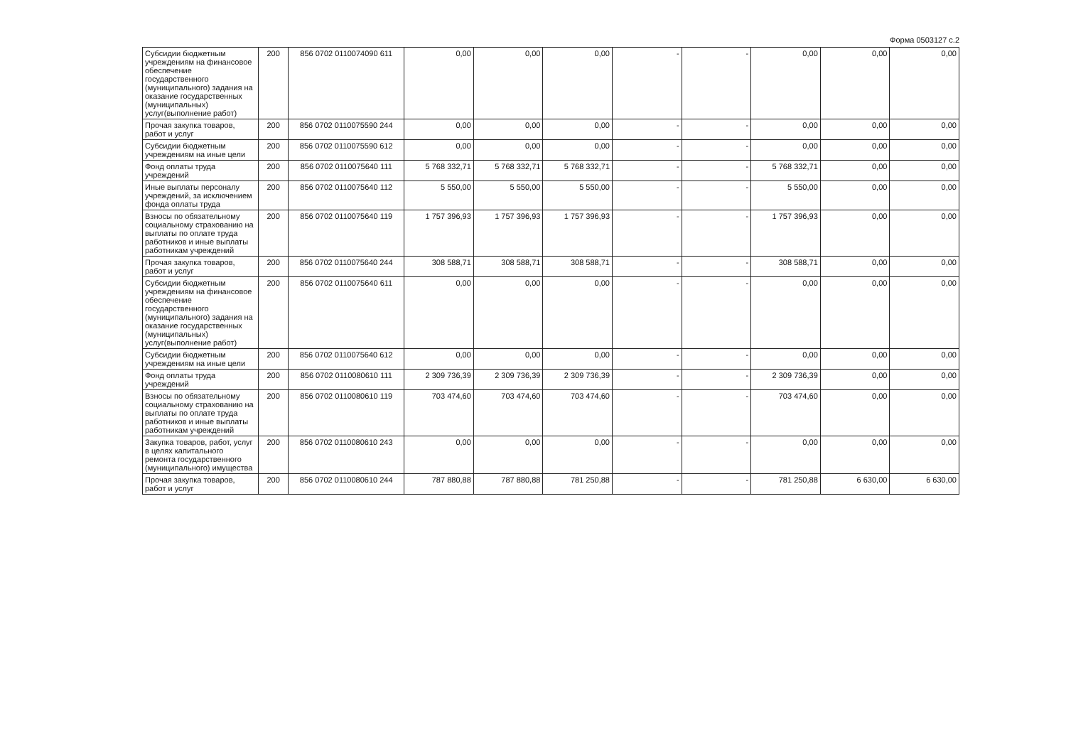Форма 0503127 с.2
| Субсидии бюджетным учреждениям на финансовое обеспечение государственного (муниципального) задания на оказание государственных (муниципальных) услуг(выполнение работ) | 200 | 856 0702 0110074090 611 | 0,00 | 0,00 | 0,00 | - | - | 0,00 | 0,00 | 0,00 |
| Прочая закупка товаров, работ и услуг | 200 | 856 0702 0110075590 244 | 0,00 | 0,00 | 0,00 | - | - | 0,00 | 0,00 | 0,00 |
| Субсидии бюджетным учреждениям на иные цели | 200 | 856 0702 0110075590 612 | 0,00 | 0,00 | 0,00 | - | - | 0,00 | 0,00 | 0,00 |
| Фонд оплаты труда учреждений | 200 | 856 0702 0110075640 111 | 5 768 332,71 | 5 768 332,71 | 5 768 332,71 | - | - | 5 768 332,71 | 0,00 | 0,00 |
| Иные выплаты персоналу учреждений, за исключением фонда оплаты труда | 200 | 856 0702 0110075640 112 | 5 550,00 | 5 550,00 | 5 550,00 | - | - | 5 550,00 | 0,00 | 0,00 |
| Взносы по обязательному социальному страхованию на выплаты по оплате труда работников и иные выплаты работникам учреждений | 200 | 856 0702 0110075640 119 | 1 757 396,93 | 1 757 396,93 | 1 757 396,93 | - | - | 1 757 396,93 | 0,00 | 0,00 |
| Прочая закупка товаров, работ и услуг | 200 | 856 0702 0110075640 244 | 308 588,71 | 308 588,71 | 308 588,71 | - | - | 308 588,71 | 0,00 | 0,00 |
| Субсидии бюджетным учреждениям на финансовое обеспечение государственного (муниципального) задания на оказание государственных (муниципальных) услуг(выполнение работ) | 200 | 856 0702 0110075640 611 | 0,00 | 0,00 | 0,00 | - | - | 0,00 | 0,00 | 0,00 |
| Субсидии бюджетным учреждениям на иные цели | 200 | 856 0702 0110075640 612 | 0,00 | 0,00 | 0,00 | - | - | 0,00 | 0,00 | 0,00 |
| Фонд оплаты труда учреждений | 200 | 856 0702 0110080610 111 | 2 309 736,39 | 2 309 736,39 | 2 309 736,39 | - | - | 2 309 736,39 | 0,00 | 0,00 |
| Взносы по обязательному социальному страхованию на выплаты по оплате труда работников и иные выплаты работникам учреждений | 200 | 856 0702 0110080610 119 | 703 474,60 | 703 474,60 | 703 474,60 | - | - | 703 474,60 | 0,00 | 0,00 |
| Закупка товаров, работ, услуг в целях капитального ремонта государственного (муниципального) имущества | 200 | 856 0702 0110080610 243 | 0,00 | 0,00 | 0,00 | - | - | 0,00 | 0,00 | 0,00 |
| Прочая закупка товаров, работ и услуг | 200 | 856 0702 0110080610 244 | 787 880,88 | 787 880,88 | 781 250,88 | - | - | 781 250,88 | 6 630,00 | 6 630,00 |